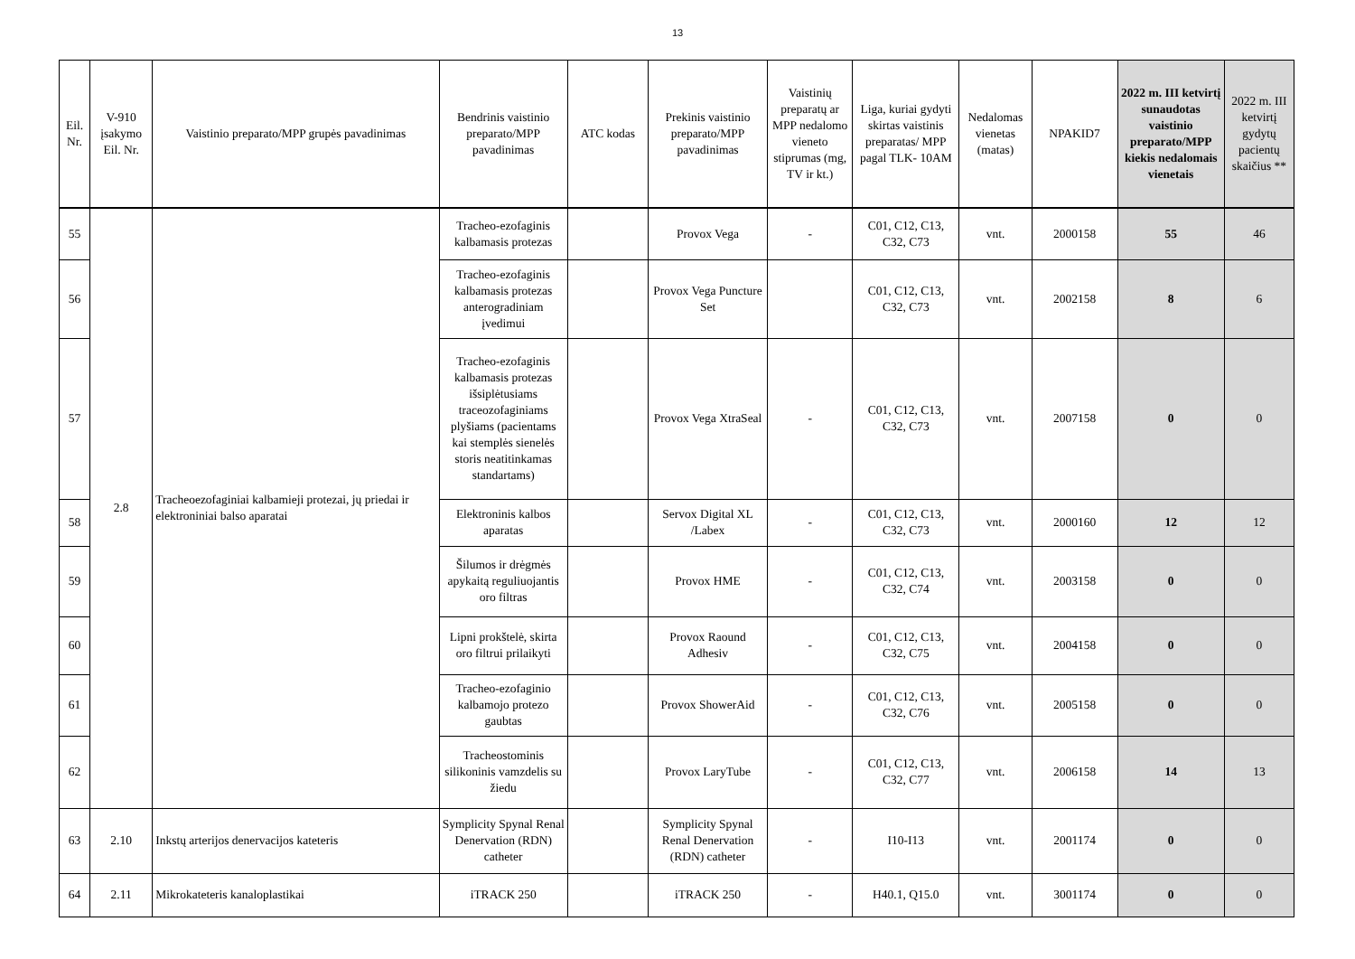13
| Eil. Nr. | V-910 įsakymo Eil. Nr. | Vaistinio preparato/MPP grupės pavadinimas | Bendrinis vaistinio preparato/MPP pavadinimas | ATC kodas | Prekinis vaistinio preparato/MPP pavadinimas | Vaistinių preparatų ar MPP nedalomo vieneto stiprumas (mg, TV ir kt.) | Liga, kuriai gydyti skirtas vaistinis preparatas/ MPP pagal TLK- 10AM | Nedalomas vienetas (matas) | NPAKID7 | 2022 m. III ketvirtį sunaudotas vaistinio preparato/MPP kiekis nedalomais vienetais | 2022 m. III ketvirtį gydytų pacientų skaičius ** |
| --- | --- | --- | --- | --- | --- | --- | --- | --- | --- | --- | --- |
| 55 | 2.8 | Tracheoezofaginiai kalbamieji protezai, jų priedai ir elektroniniai balso aparatai | Tracheo-ezofaginis kalbamasis protezas | | Provox Vega | - | C01, C12, C13, C32, C73 | vnt. | 2000158 | 55 | 46 |
| 56 | | | Tracheo-ezofaginis kalbamasis protezas anterogradiniam įvedimui | | Provox Vega Puncture Set | | C01, C12, C13, C32, C73 | vnt. | 2002158 | 8 | 6 |
| 57 | | | Tracheo-ezofaginis kalbamasis protezas išsiplėtusiams traceozofaginiams plyšiams (pacientams kai stemplės sienelės storis neatitinkamas standartams) | | Provox Vega XtraSeal | - | C01, C12, C13, C32, C73 | vnt. | 2007158 | 0 | 0 |
| 58 | | | Elektroninis kalbos aparatas | | Servox Digital XL /Labex | - | C01, C12, C13, C32, C73 | vnt. | 2000160 | 12 | 12 |
| 59 | | | Šilumos ir drėgmės apykaitą reguliuojantis oro filtras | | Provox HME | - | C01, C12, C13, C32, C74 | vnt. | 2003158 | 0 | 0 |
| 60 | | | Lipni prokštelė, skirta oro filtrui prilaikyti | | Provox Raound Adhesiv | - | C01, C12, C13, C32, C75 | vnt. | 2004158 | 0 | 0 |
| 61 | | | Tracheo-ezofaginio kalbamojo protezo gaubtas | | Provox ShowerAid | - | C01, C12, C13, C32, C76 | vnt. | 2005158 | 0 | 0 |
| 62 | | | Tracheostominis silikoninis vamzdelis su žiedu | | Provox LaryTube | - | C01, C12, C13, C32, C77 | vnt. | 2006158 | 14 | 13 |
| 63 | 2.10 | Inkstų arterijos denervacijos kateteris | Symplicity Spynal Renal Denervation (RDN) catheter | | Symplicity Spynal Renal Denervation (RDN) catheter | - | I10-I13 | vnt. | 2001174 | 0 | 0 |
| 64 | 2.11 | Mikrokateteris kanaloplastikai | iTRACK 250 | | iTRACK 250 | - | H40.1, Q15.0 | vnt. | 3001174 | 0 | 0 |